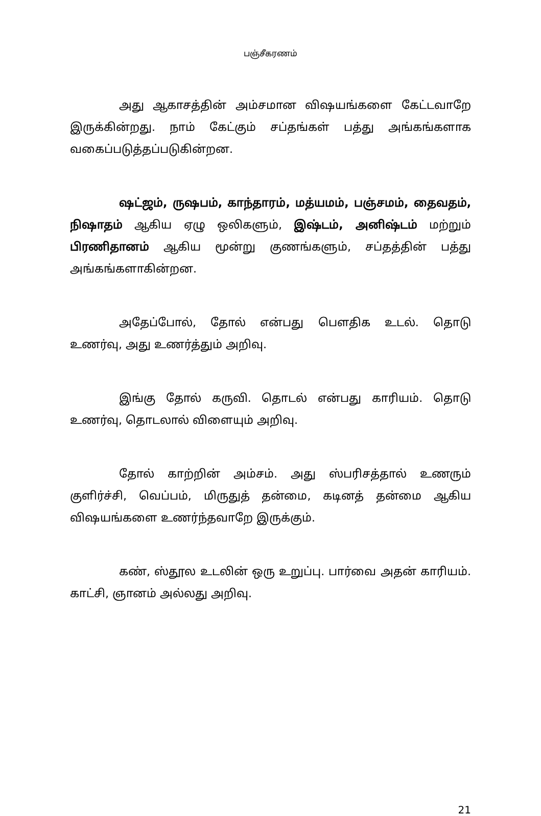பஞ்சீகரணம்
அது ஆகாசத்தின் அம்சமான விஷயங்களை கேட்டவாறே இருக்கின்றது. நாம் கேட்கும் சப்தங்கள் பத்து அங்கங்களாக வகைப்படுத்தப்படுகின்றன.
ஷட்ஜம், ருஷபம், காந்தாரம், மத்யமம், பஞ்சமம், தைவதம், நிஷாதம் ஆகிய ஏழு ஒலிகளும், இஷ்டம், அனிஷ்டம் மற்றும் பிரணிதானம் ஆகிய மூன்று குணங்களும், சப்தத்தின் பத்து அங்கங்களாகின்றன.
அதேப்போல், தோல் என்பது பௌதிக உடல். தொடு உணர்வு, அது உணர்த்தும் அறிவு.
இங்கு தோல் கருவி. தொடல் என்பது காரியம். தொடு உணர்வு, தொடலால் விளையும் அறிவு.
தோல் காற்றின் அம்சம். அது ஸ்பரிசத்தால் உணரும் குளிர்ச்சி, வெப்பம், மிருதுத் தன்மை, கடினத் தன்மை ஆகிய விஷயங்களை உணர்ந்தவாறே இருக்கும்.
கண், ஸ்தூல உடலின் ஒரு உறுப்பு. பார்வை அதன் காரியம். காட்சி, ஞானம் அல்லது அறிவு.
21